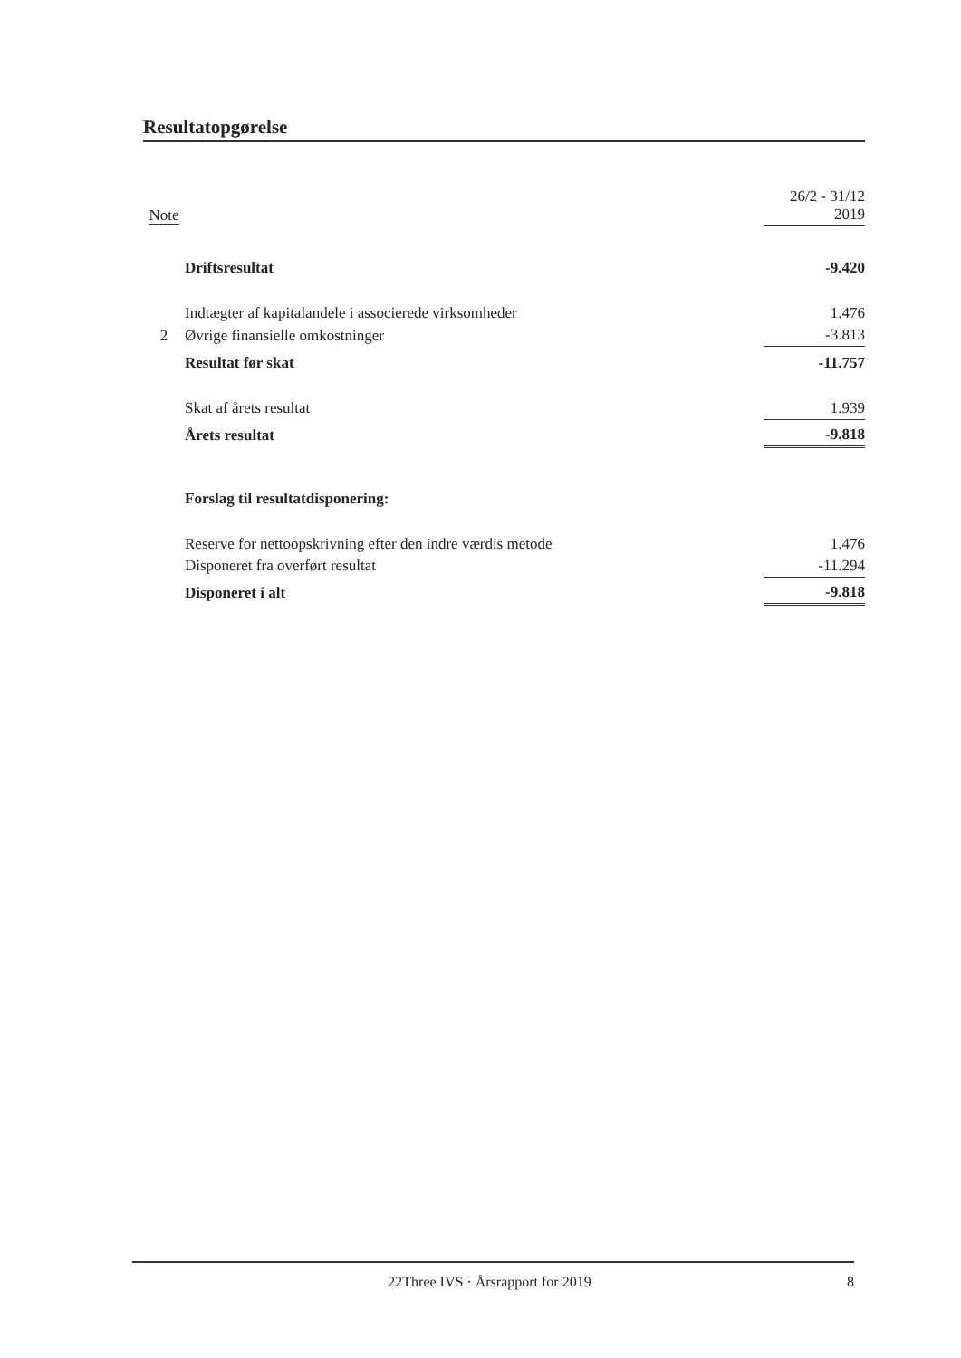Resultatopgørelse
| Note | | 26/2 - 31/12 2019 |
| | Driftsresultat | -9.420 |
| | Indtægter af kapitalandele i associerede virksomheder | 1.476 |
| 2 | Øvrige finansielle omkostninger | -3.813 |
| | Resultat før skat | -11.757 |
| | Skat af årets resultat | 1.939 |
| | Årets resultat | -9.818 |
| | Forslag til resultatdisponering: | |
| | Reserve for nettoopskrivning efter den indre værdis metode | 1.476 |
| | Disponeret fra overført resultat | -11.294 |
| | Disponeret i alt | -9.818 |
22Three IVS · Årsrapport for 2019 8